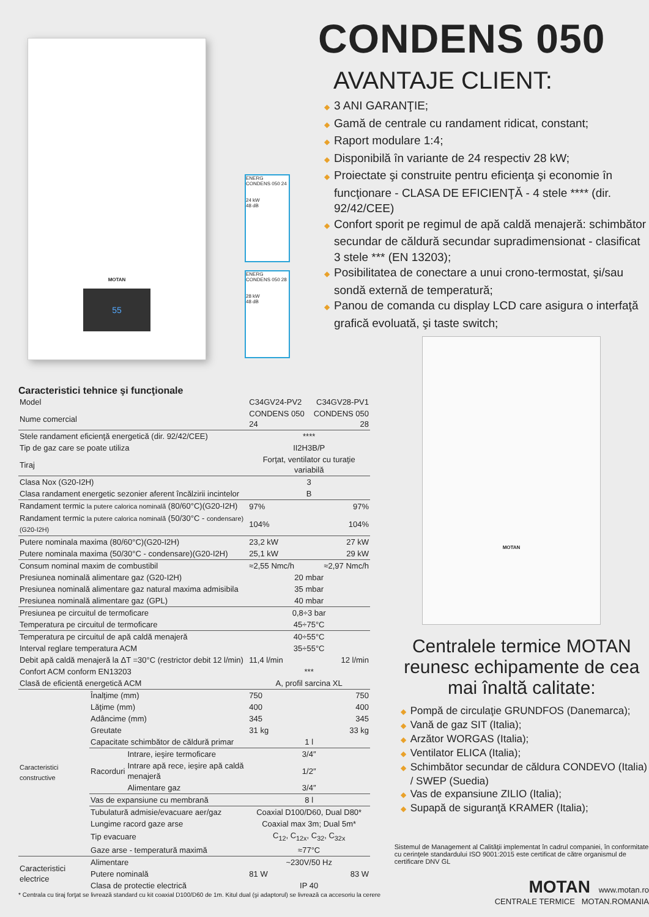MOTAN
55
ENERG
CONDENS 050 24
24 kW
48 dB
ENERG
CONDENS 050 28
28 kW
48 dB
CONDENS 050
AVANTAJE CLIENT:
◆ 3 ANI GARANŢIE;
◆ Gamă de centrale cu randament ridicat, constant;
◆ Raport modulare 1:4;
◆ Disponibilă în variante de 24 respectiv 28 kW;
◆ Proiectate şi construite pentru eficienţa şi economie în funcţionare - CLASA DE EFICIENŢĂ - 4 stele **** (dir. 92/42/CEE)
◆ Confort sporit pe regimul de apă caldă menajeră: schimbător secundar de căldură secundar supradimensionat - clasificat 3 stele *** (EN 13203);
◆ Posibilitatea de conectare a unui crono-termostat, şi/sau sondă externă de temperatură;
◆ Panou de comanda cu display LCD care asigura o interfaţă grafică evoluată, şi taste switch;
MOTAN
Caracteristici tehnice şi funcţionale
| Model | | | C34GV24-PV2 | C34GV28-PV1 |
| Nume comercial | | | CONDENS 050 24 | CONDENS 050 28 |
| Stele randament eficienţă energetică (dir. 92/42/CEE) | | | **** | |
| Tip de gaz care se poate utiliza | | | II2H3B/P | |
| Tiraj | | | Forţat, ventilator cu turaţie variabilă | |
| Clasa Nox (G20-I2H) | | | 3 | |
| Clasa randament energetic sezonier aferent încălzirii incintelor | | | B | |
| Randament termic la putere calorica nominală (80/60°C)(G20-I2H) | | | 97% | 97% |
| Randament termic la putere calorica nominală (50/30°C - condensare)(G20-I2H) | | | 104% | 104% |
| Putere nominala maxima (80/60°C)(G20-I2H) | | | 23,2 kW | 27 kW |
| Putere nominala maxima (50/30°C - condensare)(G20-I2H) | | | 25,1 kW | 29 kW |
| Consum nominal maxim de combustibil | | | ≈2,55 Nmc/h | ≈2,97 Nmc/h |
| Presiunea nominală alimentare gaz (G20-I2H) | | | 20 mbar | |
| Presiunea nominală alimentare gaz natural maxima admisibila | | | 35 mbar | |
| Presiunea nominală alimentare gaz (GPL) | | | 40 mbar | |
| Presiunea pe circuitul de termoficare | | | 0,8÷3 bar | |
| Temperatura pe circuitul de termoficare | | | 45÷75°C | |
| Temperatura pe circuitul de apă caldă menajeră | | | 40÷55°C | |
| Interval reglare temperatura ACM | | | 35÷55°C | |
| Debit apă caldă menajeră la ΔT =30°C (restrictor debit 12 l/min) | | | 11,4 l/min | 12 l/min |
| Confort ACM conform EN13203 | | | *** | |
| Clasă de eficientă energetică ACM | | | A, profil sarcina XL | |
| Caracteristici constructive | Înalţime (mm) | | 750 | 750 |
| | Lăţime (mm) | | 400 | 400 |
| | Adâncime (mm) | | 345 | 345 |
| | Greutate | | 31 kg | 33 kg |
| | Capacitate schimbător de căldură primar | | 1 l | |
| | Racorduri | Intrare, ieşire termoficare | 3/4″ | |
| | | Intrare apă rece, ieşire apă caldă menajeră | 1/2″ | |
| | | Alimentare gaz | 3/4″ | |
| | Vas de expansiune cu membrană | | 8 l | |
| | Tubulatură admisie/evacuare aer/gaz | | Coaxial D100/D60, Dual D80* | |
| | Lungime racord gaze arse | | Coaxial max 3m; Dual 5m* | |
| | Tip evacuare | | C<sub>12</sub>, C<sub>12x</sub>, C<sub>32</sub>, C<sub>32x</sub> | |
| | Gaze arse - temperatură maximă | | ≈77°C | |
| Caracteristici electrice | Alimentare | | ~230V/50 Hz | |
| | Putere nominală | | 81 W | 83 W |
| | Clasa de protectie electrică | | IP 40 | |
* Centrala cu tiraj forţat se livrează standard cu kit coaxial D100/D60 de 1m. Kitul dual (şi adaptorul) se livrează ca accesoriu la cerere
Centralele termice MOTAN reunesc echipamente de cea mai înaltă calitate:
◆ Pompă de circulaţie GRUNDFOS (Danemarca);
◆ Vană de gaz SIT (Italia);
◆ Arzător WORGAS (Italia);
◆ Ventilator ELICA (Italia);
◆ Schimbător secundar de căldura CONDEVO (Italia) / SWEP (Suedia)
◆ Vas de expansiune ZILIO (Italia);
◆ Supapă de siguranţă KRAMER (Italia);
Sistemul de Management al Calităţii implementat în cadrul companiei, în conformitate cu cerinţele standardului ISO 9001:2015 este certificat de către organismul de certificare DNV GL
MOTAN www.motan.ro
CENTRALE TERMICE MOTAN.ROMANIA